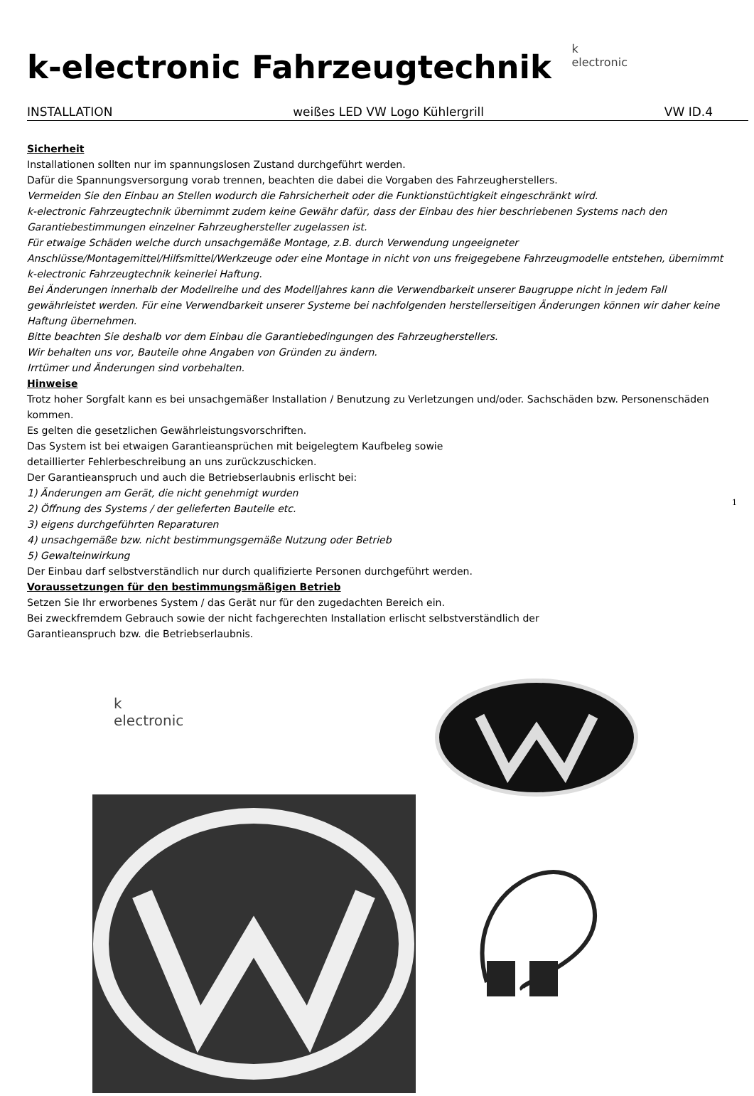k-electronic Fahrzeugtechnik
k
electronic
INSTALLATION weißes LED VW Logo Kühlergrill VW ID.4
Sicherheit
Installationen sollten nur im spannungslosen Zustand durchgeführt werden.
Dafür die Spannungsversorgung vorab trennen, beachten die dabei die Vorgaben des Fahrzeugherstellers.
Vermeiden Sie den Einbau an Stellen wodurch die Fahrsicherheit oder die Funktionstüchtigkeit eingeschränkt wird.
k-electronic Fahrzeugtechnik übernimmt zudem keine Gewähr dafür, dass der Einbau des hier beschriebenen Systems nach den Garantiebestimmungen einzelner Fahrzeughersteller zugelassen ist.
Für etwaige Schäden welche durch unsachgemäße Montage, z.B. durch Verwendung ungeeigneter Anschlüsse/Montagemittel/Hilfsmittel/Werkzeuge oder eine Montage in nicht von uns freigegebene Fahrzeugmodelle entstehen, übernimmt k-electronic Fahrzeugtechnik keinerlei Haftung.
Bei Änderungen innerhalb der Modellreihe und des Modelljahres kann die Verwendbarkeit unserer Baugruppe nicht in jedem Fall gewährleistet werden. Für eine Verwendbarkeit unserer Systeme bei nachfolgenden herstellerseitigen Änderungen können wir daher keine Haftung übernehmen.
Bitte beachten Sie deshalb vor dem Einbau die Garantiebedingungen des Fahrzeugherstellers.
Wir behalten uns vor, Bauteile ohne Angaben von Gründen zu ändern.
Irrtümer und Änderungen sind vorbehalten.
Hinweise
Trotz hoher Sorgfalt kann es bei unsachgemäßer Installation / Benutzung zu Verletzungen und/oder. Sachschäden bzw. Personenschäden kommen.
Es gelten die gesetzlichen Gewährleistungsvorschriften.
Das System ist bei etwaigen Garantieansprüchen mit beigelegtem Kaufbeleg sowie
detaillierter Fehlerbeschreibung an uns zurückzuschicken.
Der Garantieanspruch und auch die Betriebserlaubnis erlischt bei:
1) Änderungen am Gerät, die nicht genehmigt wurden
2) Öffnung des Systems / der gelieferten Bauteile etc.
3) eigens durchgeführten Reparaturen
4) unsachgemäße bzw. nicht bestimmungsgemäße Nutzung oder Betrieb
5) Gewalteinwirkung
Der Einbau darf selbstverständlich nur durch qualifizierte Personen durchgeführt werden.
Voraussetzungen für den bestimmungsmäßigen Betrieb
Setzen Sie Ihr erworbenes System / das Gerät nur für den zugedachten Bereich ein.
Bei zweckfremdem Gebrauch sowie der nicht fachgerechten Installation erlischt selbstverständlich der
Garantieanspruch bzw. die Betriebserlaubnis.
k
electronic
1